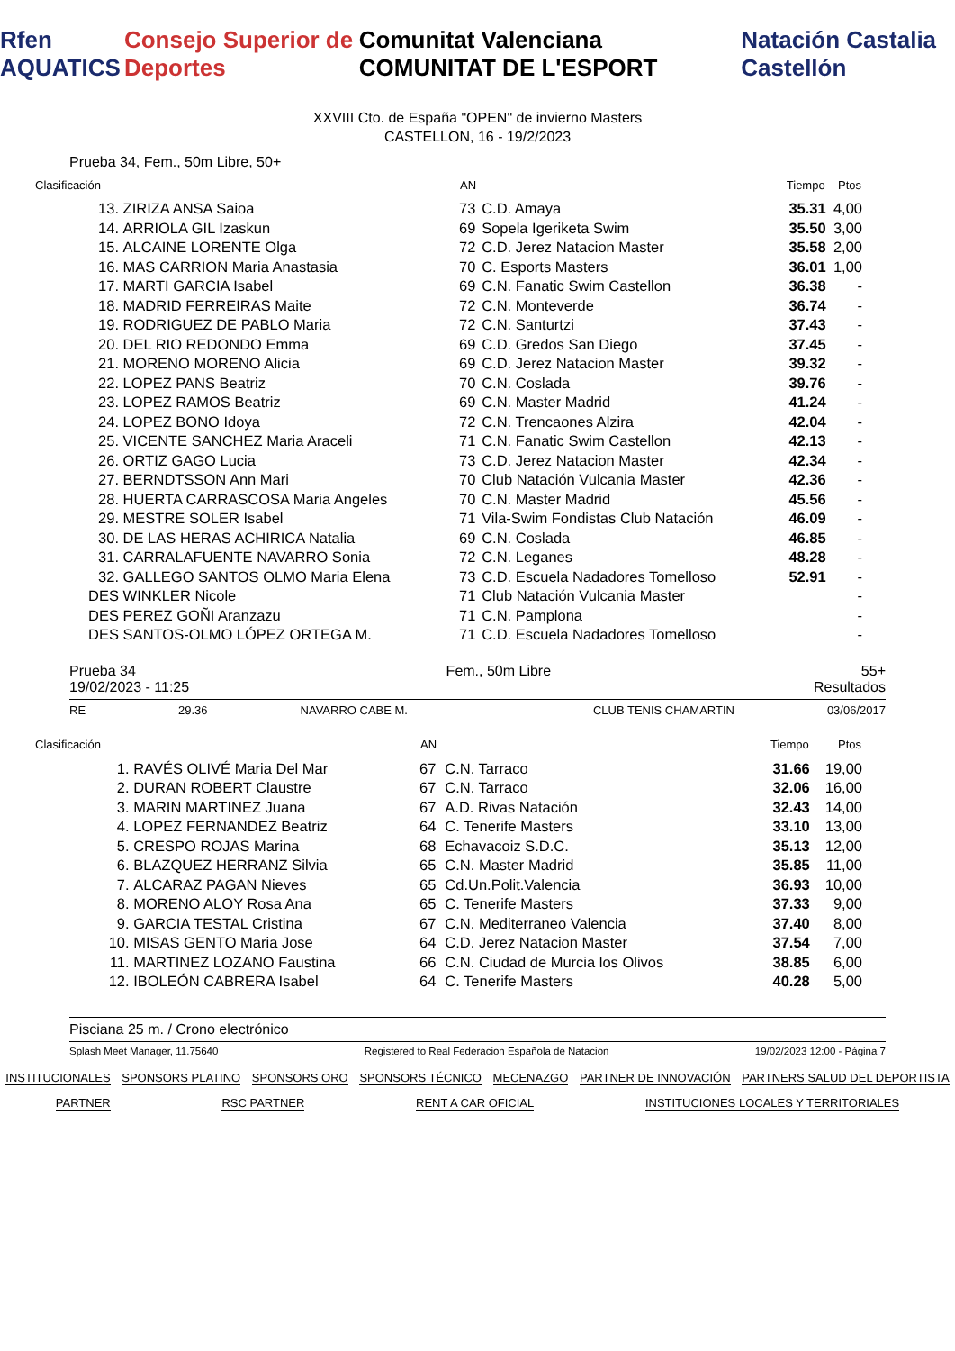Rfen AQUATICS Consejo Superior de Deportes Comunitat Valenciana COMUNITAT DE L'ESPORT Natación Castalia Castellón
XXVIII Cto. de España "OPEN" de invierno Masters
CASTELLON, 16 - 19/2/2023
Prueba 34, Fem., 50m Libre, 50+
| Clasificación | | AN | | Tiempo | Ptos |
| --- | --- | --- | --- | --- | --- |
| 13. | ZIRIZA ANSA Saioa | 73 | C.D. Amaya | 35.31 | 4,00 |
| 14. | ARRIOLA GIL Izaskun | 69 | Sopela Igeriketa Swim | 35.50 | 3,00 |
| 15. | ALCAINE LORENTE Olga | 72 | C.D. Jerez Natacion Master | 35.58 | 2,00 |
| 16. | MAS CARRION Maria Anastasia | 70 | C. Esports Masters | 36.01 | 1,00 |
| 17. | MARTI GARCIA Isabel | 69 | C.N. Fanatic Swim Castellon | 36.38 | - |
| 18. | MADRID FERREIRAS Maite | 72 | C.N. Monteverde | 36.74 | - |
| 19. | RODRIGUEZ DE PABLO Maria | 72 | C.N. Santurtzi | 37.43 | - |
| 20. | DEL RIO REDONDO Emma | 69 | C.D. Gredos San Diego | 37.45 | - |
| 21. | MORENO MORENO Alicia | 69 | C.D. Jerez Natacion Master | 39.32 | - |
| 22. | LOPEZ PANS Beatriz | 70 | C.N. Coslada | 39.76 | - |
| 23. | LOPEZ RAMOS Beatriz | 69 | C.N. Master Madrid | 41.24 | - |
| 24. | LOPEZ BONO Idoya | 72 | C.N. Trencaones Alzira | 42.04 | - |
| 25. | VICENTE SANCHEZ Maria Araceli | 71 | C.N. Fanatic Swim Castellon | 42.13 | - |
| 26. | ORTIZ GAGO Lucia | 73 | C.D. Jerez Natacion Master | 42.34 | - |
| 27. | BERNDTSSON Ann Mari | 70 | Club Natación Vulcania Master | 42.36 | - |
| 28. | HUERTA CARRASCOSA Maria Angeles | 70 | C.N. Master Madrid | 45.56 | - |
| 29. | MESTRE SOLER Isabel | 71 | Vila-Swim Fondistas Club Natación | 46.09 | - |
| 30. | DE LAS HERAS ACHIRICA Natalia | 69 | C.N. Coslada | 46.85 | - |
| 31. | CARRALAFUENTE NAVARRO Sonia | 72 | C.N. Leganes | 48.28 | - |
| 32. | GALLEGO SANTOS OLMO Maria Elena | 73 | C.D. Escuela Nadadores Tomelloso | 52.91 | - |
| DES | WINKLER Nicole | 71 | Club Natación Vulcania Master | | - |
| DES | PEREZ GOÑI Aranzazu | 71 | C.N. Pamplona | | - |
| DES | SANTOS-OLMO LÓPEZ ORTEGA M. | 71 | C.D. Escuela Nadadores Tomelloso | | - |
Prueba 34 Fem., 50m Libre 55+
19/02/2023 - 11:25 Resultados
RE 29.36 NAVARRO CABE M. CLUB TENIS CHAMARTIN 03/06/2017
| Clasificación | | AN | | Tiempo | Ptos |
| --- | --- | --- | --- | --- | --- |
| 1. | RAVÉS OLIVÉ Maria Del Mar | 67 | C.N. Tarraco | 31.66 | 19,00 |
| 2. | DURAN ROBERT Claustre | 67 | C.N. Tarraco | 32.06 | 16,00 |
| 3. | MARIN MARTINEZ Juana | 67 | A.D. Rivas Natación | 32.43 | 14,00 |
| 4. | LOPEZ FERNANDEZ Beatriz | 64 | C. Tenerife Masters | 33.10 | 13,00 |
| 5. | CRESPO ROJAS Marina | 68 | Echavacoiz S.D.C. | 35.13 | 12,00 |
| 6. | BLAZQUEZ HERRANZ Silvia | 65 | C.N. Master Madrid | 35.85 | 11,00 |
| 7. | ALCARAZ PAGAN Nieves | 65 | Cd.Un.Polit.Valencia | 36.93 | 10,00 |
| 8. | MORENO ALOY Rosa Ana | 65 | C. Tenerife Masters | 37.33 | 9,00 |
| 9. | GARCIA TESTAL Cristina | 67 | C.N. Mediterraneo Valencia | 37.40 | 8,00 |
| 10. | MISAS GENTO Maria Jose | 64 | C.D. Jerez Natacion Master | 37.54 | 7,00 |
| 11. | MARTINEZ LOZANO Faustina | 66 | C.N. Ciudad de Murcia los Olivos | 38.85 | 6,00 |
| 12. | IBOLEÓN CABRERA Isabel | 64 | C. Tenerife Masters | 40.28 | 5,00 |
Pisciana 25 m. / Crono electrónico
Splash Meet Manager, 11.75640 Registered to Real Federacion Española de Natacion 19/02/2023 12:00 - Página 7
INSTITUCIONALES
SPONSORS PLATINO
SPONSORS ORO
SPONSORS TÉCNICO
MECENAZGO
PARTNER DE INNOVACIÓN
PARTNERS SALUD DEL DEPORTISTA
PARTNER
RSC PARTNER
RENT A CAR OFICIAL
INSTITUCIONES LOCALES Y TERRITORIALES